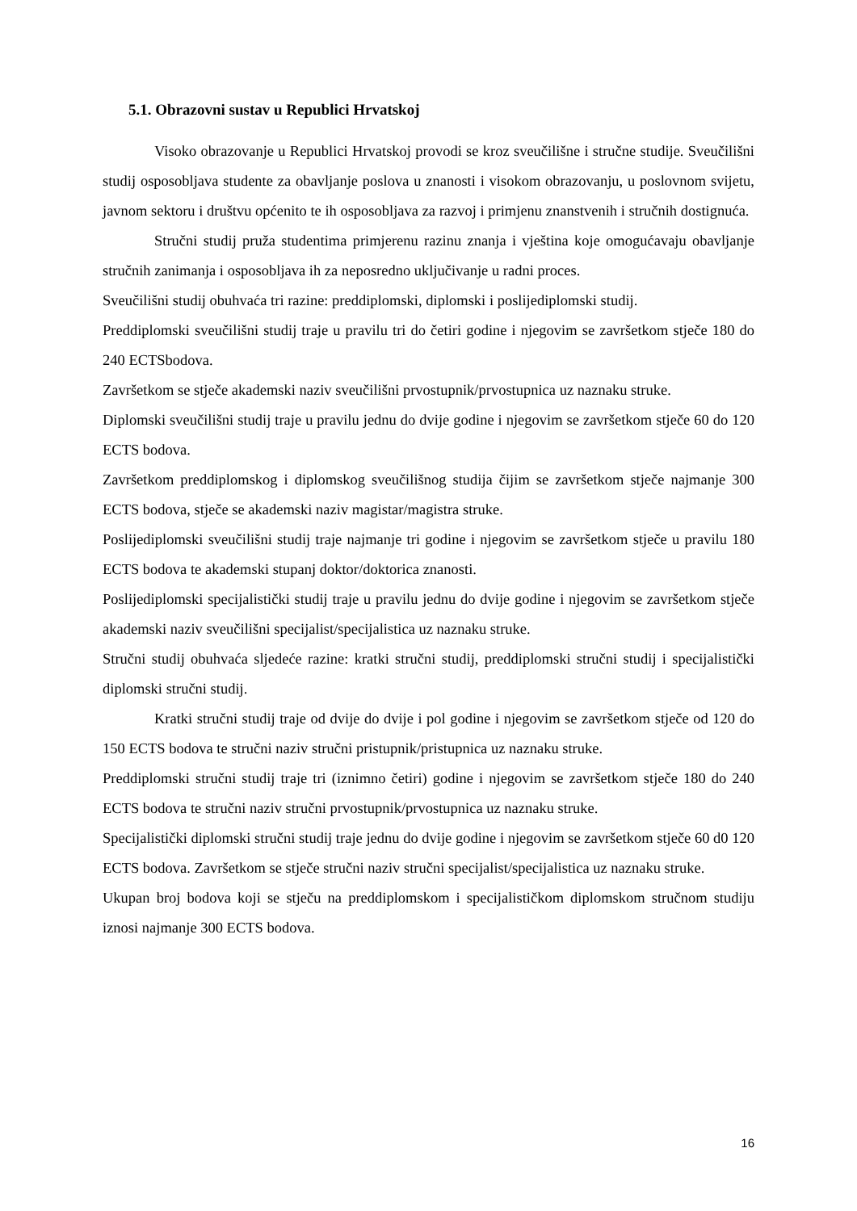5.1. Obrazovni sustav u Republici Hrvatskoj
Visoko obrazovanje u Republici Hrvatskoj provodi se kroz sveučilišne i stručne studije. Sveučilišni studij osposobljava studente za obavljanje poslova u znanosti i visokom obrazovanju, u poslovnom svijetu, javnom sektoru i društvu općenito te ih osposobljava za razvoj i primjenu znanstvenih i stručnih dostignuća.
Stručni studij pruža studentima primjerenu razinu znanja i vještina koje omogućavaju obavljanje stručnih zanimanja i osposobljava ih za neposredno uključivanje u radni proces.
Sveučilišni studij obuhvaća tri razine: preddiplomski, diplomski i poslijediplomski studij.
Preddiplomski sveučilišni studij traje u pravilu tri do četiri godine i njegovim se završetkom stječe 180 do 240 ECTSbodova.
Završetkom se stječe akademski naziv sveučilišni prvostupnik/prvostupnica uz naznaku struke.
Diplomski sveučilišni studij traje u pravilu jednu do dvije godine i njegovim se završetkom stječe 60 do 120 ECTS bodova.
Završetkom preddiplomskog i diplomskog sveučilišnog studija čijim se završetkom stječe najmanje 300 ECTS bodova, stječe se akademski naziv magistar/magistra struke.
Poslijediplomski sveučilišni studij traje najmanje tri godine i njegovim se završetkom stječe u pravilu 180 ECTS bodova te akademski stupanj doktor/doktorica znanosti.
Poslijediplomski specijalistički studij traje u pravilu jednu do dvije godine i njegovim se završetkom stječe akademski naziv sveučilišni specijalist/specijalistica uz naznaku struke.
Stručni studij obuhvaća sljedeće razine: kratki stručni studij, preddiplomski stručni studij i specijalistički diplomski stručni studij.
Kratki stručni studij traje od dvije do dvije i pol godine i njegovim se završetkom stječe od 120 do 150 ECTS bodova te stručni naziv stručni pristupnik/pristupnica uz naznaku struke.
Preddiplomski stručni studij traje tri (iznimno četiri) godine i njegovim se završetkom stječe 180 do 240 ECTS bodova te stručni naziv stručni prvostupnik/prvostupnica uz naznaku struke.
Specijalistički diplomski stručni studij traje jednu do dvije godine i njegovim se završetkom stječe 60 d0 120 ECTS bodova. Završetkom se stječe stručni naziv stručni specijalist/specijalistica uz naznaku struke.
Ukupan broj bodova koji se stječu na preddiplomskom i specijalističkom diplomskom stručnom studiju iznosi najmanje 300 ECTS bodova.
16